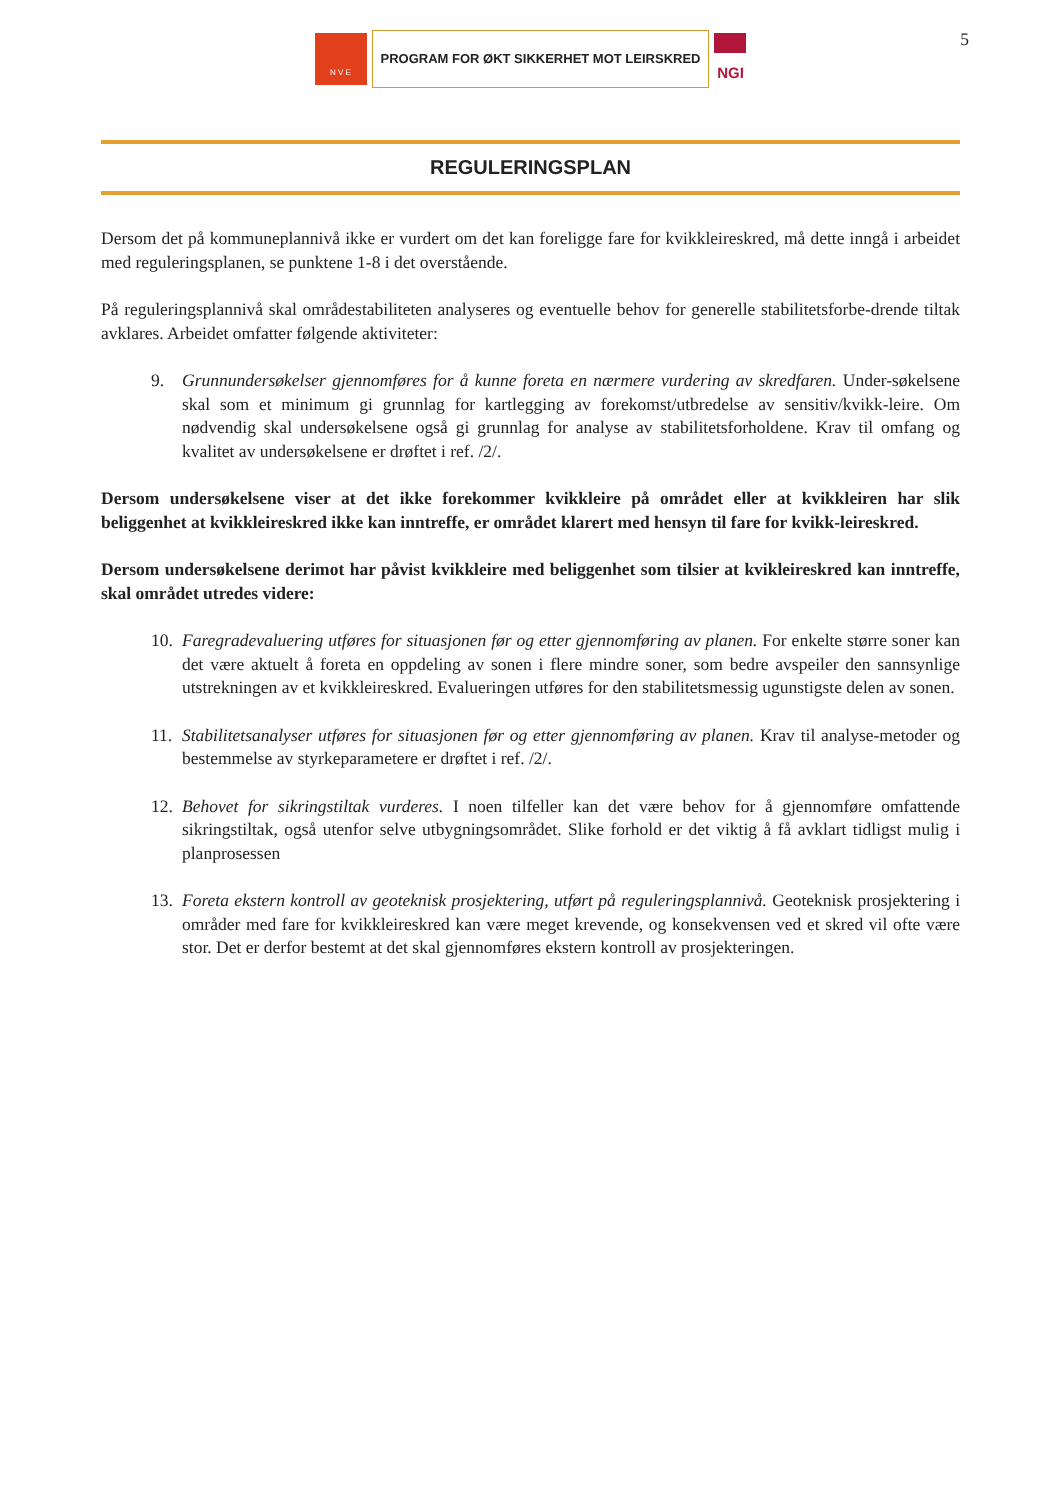N V E
PROGRAM FOR ØKT SIKKERHET MOT LEIRSKRED
NGI
5
REGULERINGSPLAN
Dersom det på kommuneplannivå ikke er vurdert om det kan foreligge fare for kvikkleireskred, må dette inngå i arbeidet med reguleringsplanen, se punktene 1-8 i det overstående.
På reguleringsplannivå skal områdestabiliteten analyseres og eventuelle behov for generelle stabilitetsforbe-drende tiltak avklares. Arbeidet omfatter følgende aktiviteter:
9. Grunnundersøkelser gjennomføres for å kunne foreta en nærmere vurdering av skredfaren. Under-søkelsene skal som et minimum gi grunnlag for kartlegging av forekomst/utbredelse av sensitiv/kvikk-leire. Om nødvendig skal undersøkelsene også gi grunnlag for analyse av stabilitetsforholdene. Krav til omfang og kvalitet av undersøkelsene er drøftet i ref. /2/.
Dersom undersøkelsene viser at det ikke forekommer kvikkleire på området eller at kvikkleiren har slik beliggenhet at kvikkleireskred ikke kan inntreffe, er området klarert med hensyn til fare for kvikk-leireskred.
Dersom undersøkelsene derimot har påvist kvikkleire med beliggenhet som tilsier at kvikleireskred kan inntreffe, skal området utredes videre:
10.
Faregradevaluering utføres for situasjonen før og etter gjennomføring av planen. For enkelte større soner kan det være aktuelt å foreta en oppdeling av sonen i flere mindre soner, som bedre avspeiler den sannsynlige utstrekningen av et kvikkleireskred. Evalueringen utføres for den stabilitetsmessig ugunstigste delen av sonen.
11.
Stabilitetsanalyser utføres for situasjonen før og etter gjennomføring av planen. Krav til analyse-metoder og bestemmelse av styrkeparametere er drøftet i ref. /2/.
12.
Behovet for sikringstiltak vurderes. I noen tilfeller kan det være behov for å gjennomføre omfattende sikringstiltak, også utenfor selve utbygningsområdet. Slike forhold er det viktig å få avklart tidligst mulig i planprosessen
13.
Foreta ekstern kontroll av geoteknisk prosjektering, utført på reguleringsplannivå. Geoteknisk prosjektering i områder med fare for kvikkleireskred kan være meget krevende, og konsekvensen ved et skred vil ofte være stor. Det er derfor bestemt at det skal gjennomføres ekstern kontroll av prosjekteringen.